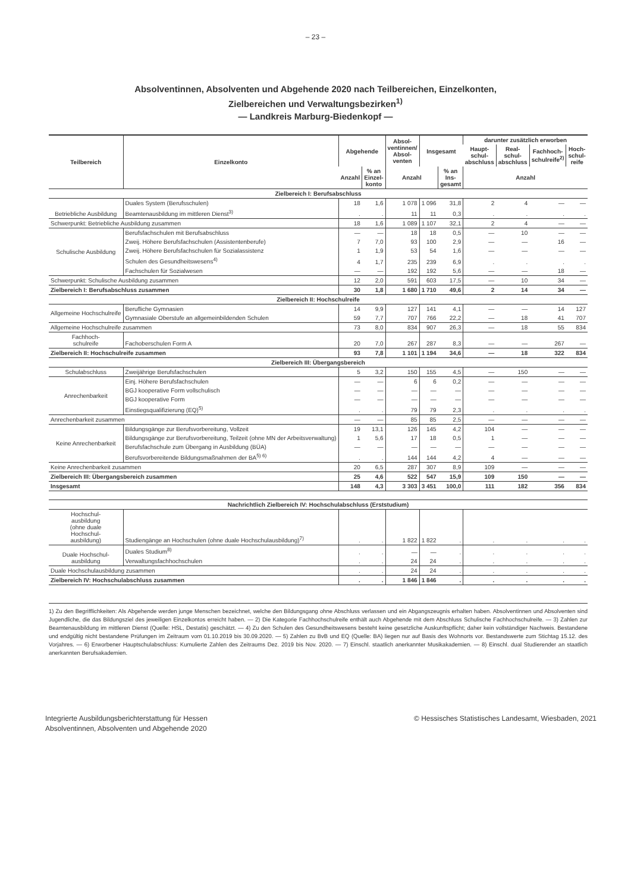– 23 –
Absolventinnen, Absolventen und Abgehende 2020 nach Teilbereichen, Einzelkonten,
Zielbereichen und Verwaltungsbezirken<sup>1)</sup>
— Landkreis Marburg-Biedenkopf —
| Teilbereich | Einzelkonto | Abgehende | | Absol- ventinnen/ Absol- venten | Insgesamt | | darunter zusätzlich erworben | | | |
| --- | --- | --- | --- | --- | --- | --- | --- | --- | --- | --- |
| | | | | | | | Haupt- schul- abschluss | Real- schul- abschluss | Fachhoch- schulreife<sup>2)</sup> | Hoch- schul- reife |
| | | Anzahl | % an Einzel- konto | Anzahl | | % an Ins- gesamt | Anzahl | | | |
| Zielbereich I: Berufsabschluss | | | | | | | | | | |
| Betriebliche Ausbildung | Duales System (Berufsschulen) | 18 | 1,6 | 1 078 | 1 096 | 31,8 | 2 | 4 | — | — |
| | Beamtenausbildung im mittleren Dienst<sup>3)</sup> | . | . | 11 | 11 | 0,3 | . | . | . | . |
| Schwerpunkt: Betriebliche Ausbildung zusammen | | 18 | 1,6 | 1 089 | 1 107 | 32,1 | 2 | 4 | — | — |
| Schulische Ausbildung | Berufsfachschulen mit Berufsabschluss | — | — | 18 | 18 | 0,5 | — | 10 | — | — |
| | Zweij. Höhere Berufsfachschulen (Assistentenberufe) | 7 | 7,0 | 93 | 100 | 2,9 | — | — | 16 | — |
| | Zweij. Höhere Berufsfachschulen für Sozialassistenz | 1 | 1,9 | 53 | 54 | 1,6 | — | — | — | — |
| | Schulen des Gesundheitswesens<sup>4)</sup> | 4 | 1,7 | 235 | 239 | 6,9 | . | . | . | . |
| | Fachschulen für Sozialwesen | — | — | 192 | 192 | 5,6 | — | — | 18 | — |
| Schwerpunkt: Schulische Ausbildung zusammen | | 12 | 2,0 | 591 | 603 | 17,5 | — | 10 | 34 | — |
| Zielbereich I: Berufsabschluss zusammen | | 30 | 1,8 | 1 680 | 1 710 | 49,6 | 2 | 14 | 34 | — |
| Zielbereich II: Hochschulreife | | | | | | | | | | |
| Allgemeine Hochschulreife | Berufliche Gymnasien | 14 | 9,9 | 127 | 141 | 4,1 | — | — | 14 | 127 |
| | Gymnasiale Oberstufe an allgemeinbildenden Schulen | 59 | 7,7 | 707 | 766 | 22,2 | — | 18 | 41 | 707 |
| Allgemeine Hochschulreife zusammen | | 73 | 8,0 | 834 | 907 | 26,3 | — | 18 | 55 | 834 |
| Fachhoch- schulreife | Fachoberschulen Form A | 20 | 7,0 | 267 | 287 | 8,3 | — | — | 267 | — |
| Zielbereich II: Hochschulreife zusammen | | 93 | 7,8 | 1 101 | 1 194 | 34,6 | — | 18 | 322 | 834 |
| Zielbereich III: Übergangsbereich | | | | | | | | | | |
| Schulabschluss | Zweijährige Berufsfachschulen | 5 | 3,2 | 150 | 155 | 4,5 | — | 150 | — | — |
| Anrechenbarkeit | Einj. Höhere Berufsfachschulen | — | — | 6 | 6 | 0,2 | — | — | — | — |
| | BGJ kooperative Form vollschulisch | — | — | — | — | — | — | — | — | — |
| | BGJ kooperative Form | — | — | — | — | — | — | — | — | — |
| | Einstiegsqualifizierung (EQ)<sup>5)</sup> | . | . | 79 | 79 | 2,3 | . | . | . | . |
| Anrechenbarkeit zusammen | | — | — | 85 | 85 | 2,5 | — | — | — | — |
| Keine Anrechenbarkeit | Bildungsgänge zur Berufsvorbereitung, Vollzeit | 19 | 13,1 | 126 | 145 | 4,2 | 104 | — | — | — |
| | Bildungsgänge zur Berufsvorbereitung, Teilzeit (ohne MN der Arbeitsverwaltung) | 1 | 5,6 | 17 | 18 | 0,5 | 1 | — | — | — |
| | Berufsfachschule zum Übergang in Ausbildung (BÜA) | — | — | — | — | — | — | — | — | — |
| | Berufsvorbereitende Bildungsmaßnahmen der BA<sup>5) 6)</sup> | . | . | 144 | 144 | 4,2 | 4 | — | — | — |
| Keine Anrechenbarkeit zusammen | | 20 | 6,5 | 287 | 307 | 8,9 | 109 | — | — | — |
| Zielbereich III: Übergangsbereich zusammen | | 25 | 4,6 | 522 | 547 | 15,9 | 109 | 150 | — | — |
| Insgesamt | | 148 | 4,3 | 3 303 | 3 451 | 100,0 | 111 | 182 | 356 | 834 |
| Nachrichtlich Zielbereich IV: Hochschulabschluss (Erststudium) | | | | | | | | | | |
| Hochschul- ausbildung (ohne duale Hochschul- ausbildung) | Studiengänge an Hochschulen (ohne duale Hochschulausbildung)<sup>7)</sup> | . | . | 1 822 | 1 822 | . | . | . | . | . |
| Duale Hochschul- ausbildung | Duales Studium<sup>8)</sup> | . | . | — | — | . | . | . | . | . |
| | Verwaltungsfachhochschulen | . | . | 24 | 24 | . | . | . | . | . |
| Duale Hochschulausbildung zusammen | | . | . | 24 | 24 | . | . | . | . | . |
| Zielbereich IV: Hochschulabschluss zusammen | | . | . | 1 846 | 1 846 | . | . | . | . | . |
1) Zu den Begrifflichkeiten: Als Abgehende werden junge Menschen bezeichnet, welche den Bildungsgang ohne Abschluss verlassen und ein Abgangszeugnis erhalten haben. Absolventinnen und Absolventen sind Jugendliche, die das Bildungsziel des jeweiligen Einzelkontos erreicht haben. — 2) Die Kategorie Fachhochschulreife enthält auch Abgehende mit dem Abschluss Schulische Fachhochschulreife. — 3) Zahlen zur Beamtenausbildung im mittleren Dienst (Quelle: HSL, Destatis) geschätzt. — 4) Zu den Schulen des Gesundheitswesens besteht keine gesetzliche Auskunftspflicht; daher kein vollständiger Nachweis. Bestandene und endgültig nicht bestandene Prüfungen im Zeitraum vom 01.10.2019 bis 30.09.2020. — 5) Zahlen zu BvB und EQ (Quelle: BA) liegen nur auf Basis des Wohnorts vor. Bestandswerte zum Stichtag 15.12. des Vorjahres. — 6) Erworbener Hauptschulabschluss: Kumulierte Zahlen des Zeitraums Dez. 2019 bis Nov. 2020. — 7) Einschl. staatlich anerkannter Musikakademien. — 8) Einschl. dual Studierender an staatlich anerkannten Berufsakademien.
Integrierte Ausbildungsberichterstattung für Hessen
Absolventinnen, Absolventen und Abgehende 2020
© Hessisches Statistisches Landesamt, Wiesbaden, 2021